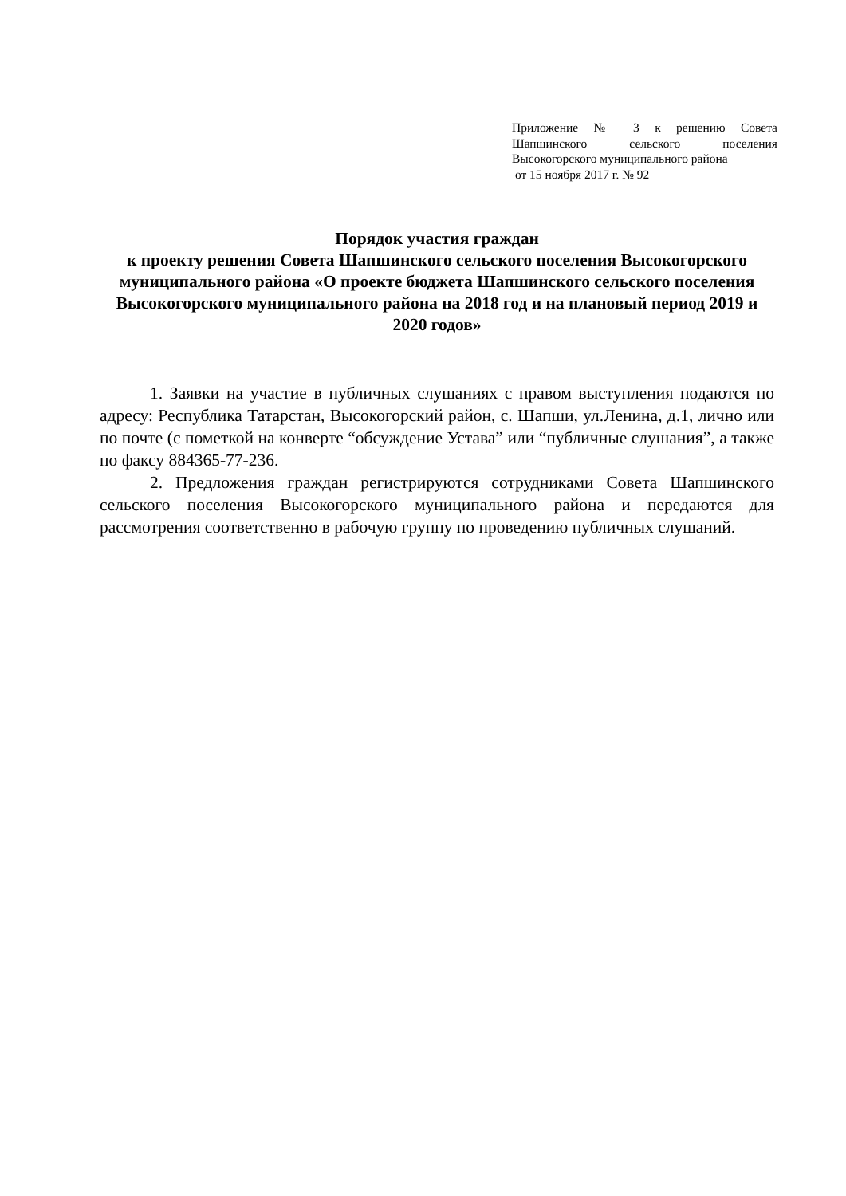Приложение № 3 к решению Совета Шапшинского сельского поселения Высокогорского муниципального района
от 15 ноября 2017 г. № 92
Порядок участия граждан
к проекту решения Совета Шапшинского сельского поселения Высокогорского муниципального района «О проекте бюджета Шапшинского сельского поселения Высокогорского муниципального района на 2018 год и на плановый период 2019 и 2020 годов»
1. Заявки на участие в публичных слушаниях с правом выступления подаются по адресу: Республика Татарстан, Высокогорский район, с. Шапши, ул.Ленина, д.1, лично или по почте (с пометкой на конверте “обсуждение Устава” или “публичные слушания”, а также по факсу 884365-77-236.
2. Предложения граждан регистрируются сотрудниками Совета Шапшинского сельского поселения Высокогорского муниципального района и передаются для рассмотрения соответственно в рабочую группу по проведению публичных слушаний.